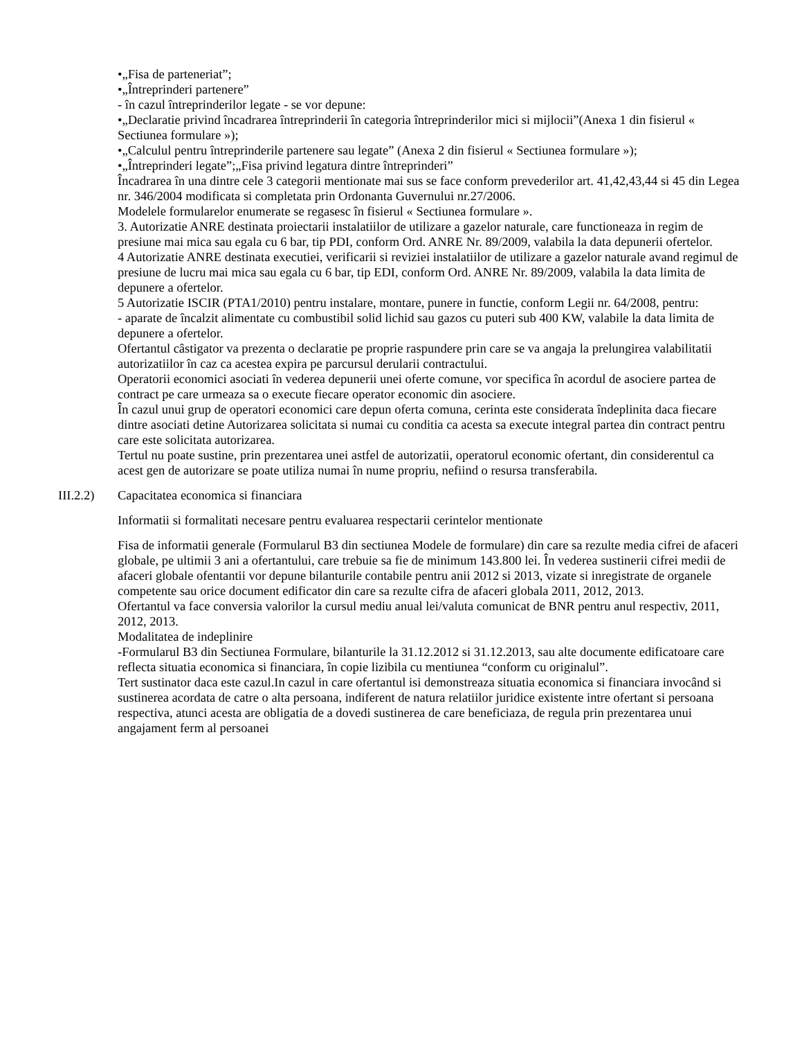•„Fisa de parteneriat”;
•„Întreprinderi partenere”
- în cazul întreprinderilor legate - se vor depune:
•„Declaratie privind încadrarea întreprinderii în categoria întreprinderilor mici si mijlocii”(Anexa 1 din fisierul « Sectiunea formulare »);
•„Calculul pentru întreprinderile partenere sau legate” (Anexa 2 din fisierul « Sectiunea formulare »);
•„Întreprinderi legate”;„Fisa privind legatura dintre întreprinderi”
Încadrarea în una dintre cele 3 categorii mentionate mai sus se face conform prevederilor art. 41,42,43,44 si 45 din Legea nr. 346/2004 modificata si completata prin Ordonanta Guvernului nr.27/2006.
Modelele formularelor enumerate se regasesc în fisierul « Sectiunea formulare ».
3. Autorizatie ANRE destinata proiectarii instalatiilor de utilizare a gazelor naturale, care functioneaza in regim de presiune mai mica sau egala cu 6 bar, tip PDI, conform Ord. ANRE Nr. 89/2009, valabila la data depunerii ofertelor.
4 Autorizatie ANRE destinata executiei, verificarii si reviziei instalatiilor de utilizare a gazelor naturale avand regimul de presiune de lucru mai mica sau egala cu 6 bar, tip EDI, conform Ord. ANRE Nr. 89/2009, valabila la data limita de depunere a ofertelor.
5 Autorizatie ISCIR (PTA1/2010) pentru instalare, montare, punere in functie, conform Legii nr. 64/2008, pentru:
- aparate de încalzit alimentate cu combustibil solid lichid sau gazos cu puteri sub 400 KW, valabile la data limita de depunere a ofertelor.
Ofertantul câstigator va prezenta o declaratie pe proprie raspundere prin care se va angaja la prelungirea valabilitatii autorizatiilor în caz ca acestea expira pe parcursul derularii contractului.
Operatorii economici asociati în vederea depunerii unei oferte comune, vor specifica în acordul de asociere partea de contract pe care urmeaza sa o execute fiecare operator economic din asociere.
În cazul unui grup de operatori economici care depun oferta comuna, cerinta este considerata îndeplinita daca fiecare dintre asociati detine Autorizarea solicitata si numai cu conditia ca acesta sa execute integral partea din contract pentru care este solicitata autorizarea.
Tertul nu poate sustine, prin prezentarea unei astfel de autorizatii, operatorul economic ofertant, din considerentul ca acest gen de autorizare se poate utiliza numai în nume propriu, nefiind o resursa transferabila.
III.2.2) Capacitatea economica si financiara
Informatii si formalitati necesare pentru evaluarea respectarii cerintelor mentionate
Fisa de informatii generale (Formularul B3 din sectiunea Modele de formulare) din care sa rezulte media cifrei de afaceri globale, pe ultimii 3 ani a ofertantului, care trebuie sa fie de minimum 143.800 lei. În vederea sustinerii cifrei medii de afaceri globale ofentantii vor depune bilanturile contabile pentru anii 2012 si 2013, vizate si inregistrate de organele competente sau orice document edificator din care sa rezulte cifra de afaceri globala 2011, 2012, 2013.
Ofertantul va face conversia valorilor la cursul mediu anual lei/valuta comunicat de BNR pentru anul respectiv, 2011, 2012, 2013.
Modalitatea de indeplinire
-Formularul B3 din Sectiunea Formulare, bilanturile la 31.12.2012 si 31.12.2013, sau alte documente edificatoare care reflecta situatia economica si financiara, în copie lizibila cu mentiunea “conform cu originalul”.
Tert sustinator daca este cazul.In cazul in care ofertantul isi demonstreaza situatia economica si financiara invocând si sustinerea acordata de catre o alta persoana, indiferent de natura relatiilor juridice existente intre ofertant si persoana respectiva, atunci acesta are obligatia de a dovedi sustinerea de care beneficiaza, de regula prin prezentarea unui angajament ferm al persoanei